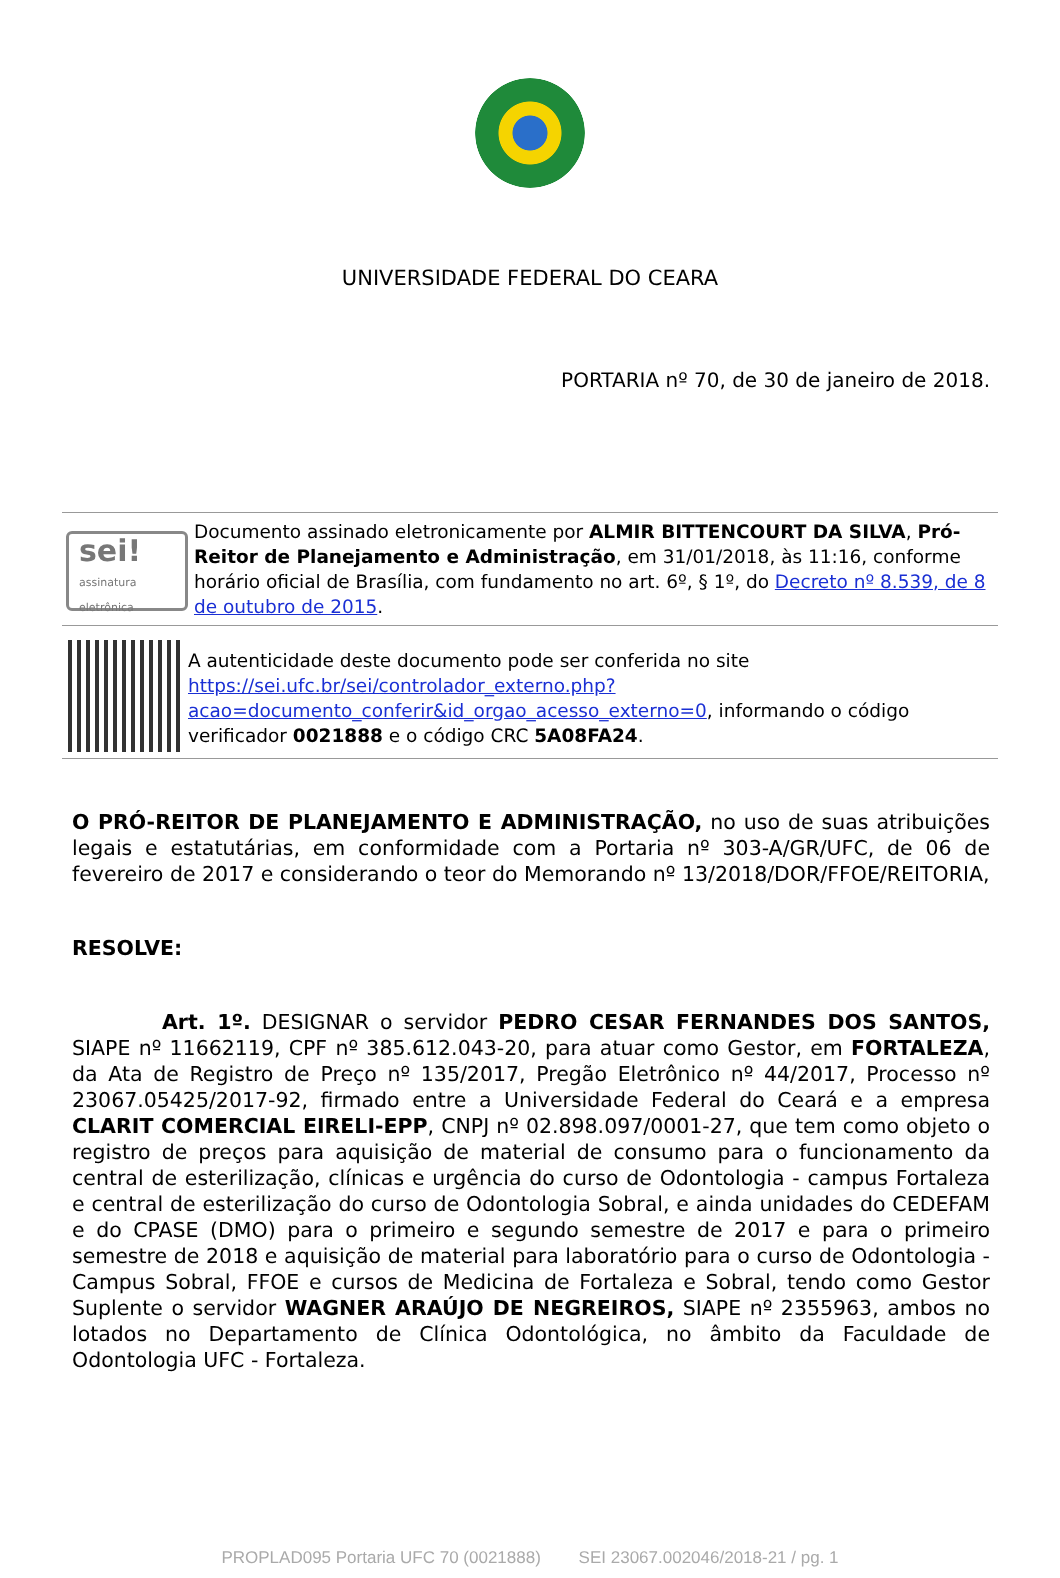UNIVERSIDADE FEDERAL DO CEARA
PORTARIA nº 70, de 30 de janeiro de 2018.
sei!
assinatura eletrônica
Documento assinado eletronicamente por ALMIR BITTENCOURT DA SILVA, Pró-Reitor de Planejamento e Administração, em 31/01/2018, às 11:16, conforme horário oficial de Brasília, com fundamento no art. 6º, § 1º, do Decreto nº 8.539, de 8 de outubro de 2015.
A autenticidade deste documento pode ser conferida no site https://sei.ufc.br/sei/controlador_externo.php?acao=documento_conferir&id_orgao_acesso_externo=0, informando o código verificador 0021888 e o código CRC 5A08FA24.
O PRÓ-REITOR DE PLANEJAMENTO E ADMINISTRAÇÃO, no uso de suas atribuições legais e estatutárias, em conformidade com a Portaria nº 303-A/GR/UFC, de 06 de fevereiro de 2017 e considerando o teor do Memorando nº 13/2018/DOR/FFOE/REITORIA,
RESOLVE:
Art. 1º. DESIGNAR o servidor PEDRO CESAR FERNANDES DOS SANTOS, SIAPE nº 11662119, CPF nº 385.612.043-20, para atuar como Gestor, em FORTALEZA, da Ata de Registro de Preço nº 135/2017, Pregão Eletrônico nº 44/2017, Processo nº 23067.05425/2017-92, firmado entre a Universidade Federal do Ceará e a empresa CLARIT COMERCIAL EIRELI-EPP, CNPJ nº 02.898.097/0001-27, que tem como objeto o registro de preços para aquisição de material de consumo para o funcionamento da central de esterilização, clínicas e urgência do curso de Odontologia - campus Fortaleza e central de esterilização do curso de Odontologia Sobral, e ainda unidades do CEDEFAM e do CPASE (DMO) para o primeiro e segundo semestre de 2017 e para o primeiro semestre de 2018 e aquisição de material para laboratório para o curso de Odontologia - Campus Sobral, FFOE e cursos de Medicina de Fortaleza e Sobral, tendo como Gestor Suplente o servidor WAGNER ARAÚJO DE NEGREIROS, SIAPE nº 2355963, ambos no lotados no Departamento de Clínica Odontológica, no âmbito da Faculdade de Odontologia UFC - Fortaleza.
PROPLAD095 Portaria UFC 70 (0021888) SEI 23067.002046/2018-21 / pg. 1